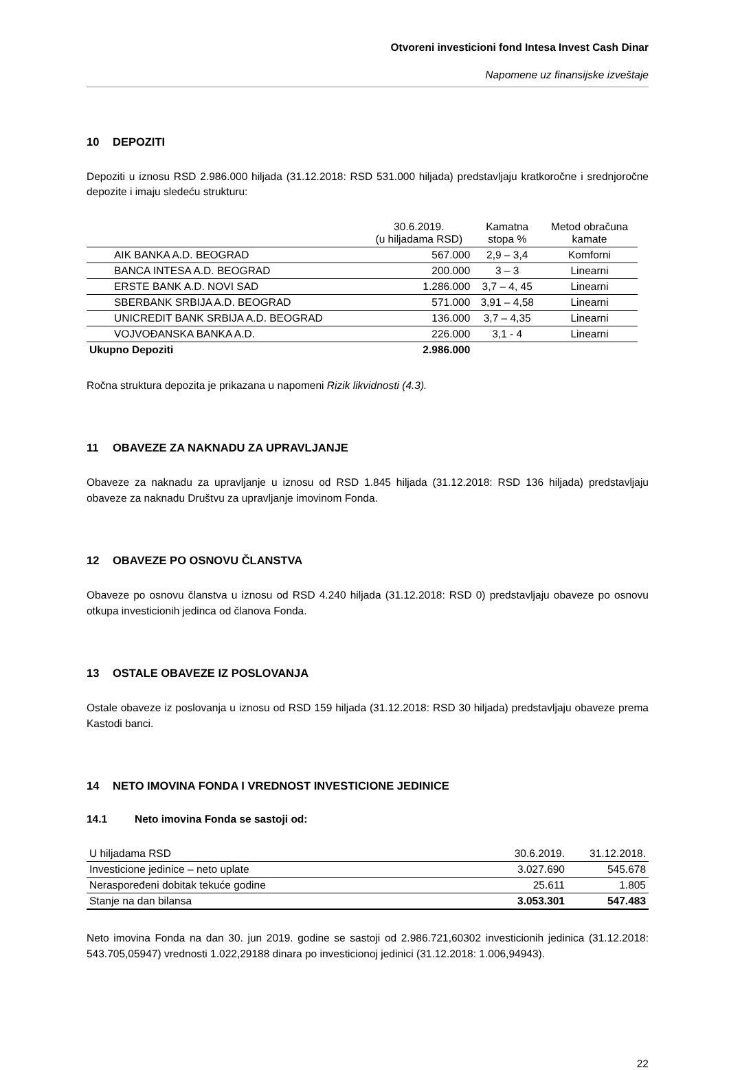Otvoreni investicioni fond Intesa Invest Cash Dinar
Napomene uz finansijske izveštaje
10 DEPOZITI
Depoziti u iznosu RSD 2.986.000 hiljada (31.12.2018: RSD 531.000 hiljada) predstavljaju kratkoročne i srednjoročne depozite i imaju sledeću strukturu:
| | 30.6.2019. (u hiljadama RSD) | Kamatna stopa % | Metod obračuna kamate |
| --- | --- | --- | --- |
| AIK BANKA A.D. BEOGRAD | 567.000 | 2,9 – 3,4 | Komforni |
| BANCA INTESA A.D. BEOGRAD | 200.000 | 3 – 3 | Linearni |
| ERSTE BANK A.D. NOVI SAD | 1.286.000 | 3,7 – 4, 45 | Linearni |
| SBERBANK SRBIJA A.D. BEOGRAD | 571.000 | 3,91 – 4,58 | Linearni |
| UNICREDIT BANK SRBIJA A.D. BEOGRAD | 136.000 | 3,7 – 4,35 | Linearni |
| VOJVOĐANSKA BANKA A.D. | 226.000 | 3,1 - 4 | Linearni |
| Ukupno Depoziti | 2.986.000 | | |
Ročna struktura depozita je prikazana u napomeni Rizik likvidnosti (4.3).
11 OBAVEZE ZA NAKNADU ZA UPRAVLJANJE
Obaveze za naknadu za upravljanje u iznosu od RSD 1.845 hiljada (31.12.2018: RSD 136 hiljada) predstavljaju obaveze za naknadu Društvu za upravljanje imovinom Fonda.
12 OBAVEZE PO OSNOVU ČLANSTVA
Obaveze po osnovu članstva u iznosu od RSD 4.240 hiljada (31.12.2018: RSD 0) predstavljaju obaveze po osnovu otkupa investicionih jedinca od članova Fonda.
13 OSTALE OBAVEZE IZ POSLOVANJA
Ostale obaveze iz poslovanja u iznosu od RSD 159 hiljada (31.12.2018: RSD 30 hiljada) predstavljaju obaveze prema Kastodi banci.
14 NETO IMOVINA FONDA I VREDNOST INVESTICIONE JEDINICE
14.1 Neto imovina Fonda se sastoji od:
| U hiljadama RSD | 30.6.2019. | 31.12.2018. |
| Investicione jedinice – neto uplate | 3.027.690 | 545.678 |
| Neraspoređeni dobitak tekuće godine | 25.611 | 1.805 |
| Stanje na dan bilansa | 3.053.301 | 547.483 |
Neto imovina Fonda na dan 30. jun 2019. godine se sastoji od 2.986.721,60302 investicionih jedinica (31.12.2018: 543.705,05947) vrednosti 1.022,29188 dinara po investicionoj jedinici (31.12.2018: 1.006,94943).
22